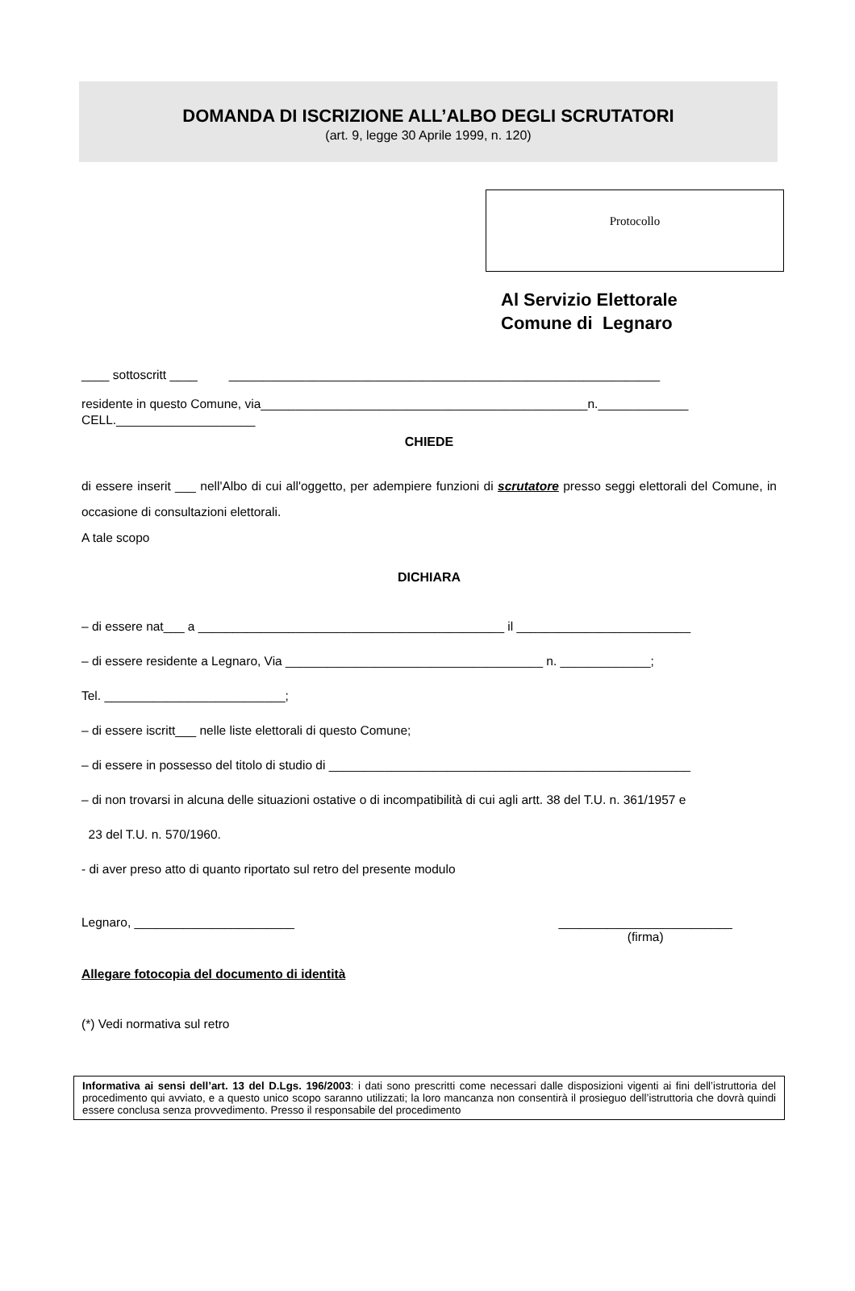DOMANDA DI ISCRIZIONE ALL’ALBO DEGLI SCRUTATORI
(art. 9, legge 30 Aprile 1999, n. 120)
Protocollo
Al Servizio Elettorale
Comune di Legnaro
____ sottoscritt ____ ______________________________________________________________
residente in questo Comune, via_______________________________________________n._____________
CELL.____________________
CHIEDE
di essere inserit ___ nell'Albo di cui all'oggetto, per adempiere funzioni di scrutatore presso seggi elettorali del Comune, in occasione di consultazioni elettorali.
A tale scopo
DICHIARA
– di essere nat___ a ____________________________________________ il _________________________
– di essere residente a Legnaro, Via _____________________________________ n. _____________;
Tel. __________________________;
– di essere iscritt___ nelle liste elettorali di questo Comune;
– di essere in possesso del titolo di studio di ____________________________________________________
– di non trovarsi in alcuna delle situazioni ostative o di incompatibilità di cui agli artt. 38 del T.U. n. 361/1957 e
23 del T.U. n. 570/1960.
- di aver preso atto di quanto riportato sul retro del presente modulo
Legnaro, _______________________ _________________________
(firma)
Allegare fotocopia del documento di identità
(*) Vedi normativa sul retro
Informativa ai sensi dell’art. 13 del D.Lgs. 196/2003: i dati sono prescritti come necessari dalle disposizioni vigenti ai fini dell’istruttoria del procedimento qui avviato, e a questo unico scopo saranno utilizzati; la loro mancanza non consentirà il prosieguo dell’istruttoria che dovrà quindi essere conclusa senza provvedimento. Presso il responsabile del procedimento